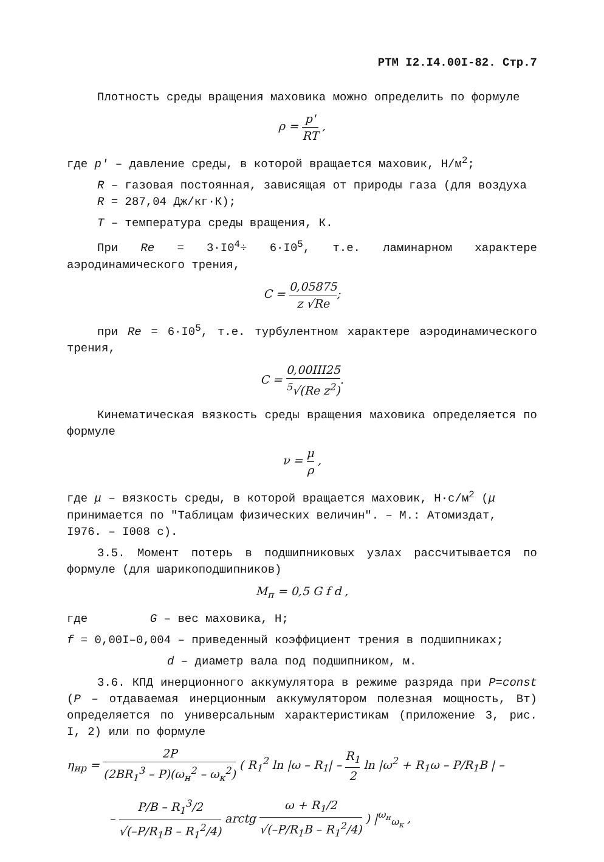РТМ I2.I4.00I-82. Стр.7
Плотность среды вращения маховика можно определить по формуле
ρ = p' RT ,
где p' – давление среды, в которой вращается маховик, Н/м<sup>2</sup>;
R – газовая постоянная, зависящая от природы газа (для воздуха R = 287,04 Дж/кг·К);
T – температура среды вращения, К.
При Re = 3·I0<sup>4</sup>÷ 6·I0<sup>5</sup>, т.е. ламинарном характере аэродинамического трения,
C = 0,05875 z √Re;
при Re = 6·I0<sup>5</sup>, т.е. турбулентном характере аэродинамического трения,
C = 0,00III25<sup>5</sup>√(Re z<sup>2</sup>).
Кинематическая вязкость среды вращения маховика определяется по формуле
ν = μ ρ ,
где μ – вязкость среды, в которой вращается маховик, Н·с/м<sup>2</sup> (μ принимается по "Таблицам физических величин". – М.: Атомиздат, I976. – I008 с).
3.5. Момент потерь в подшипниковых узлах рассчитывается по формуле (для шарикоподшипников)
M<sub>п</sub> = 0,5 G f d ,
где G – вес маховика, Н;
f = 0,00I–0,004 – приведенный коэффициент трения в подшипниках;
d – диаметр вала под подшипником, м.
3.6. КПД инерционного аккумулятора в режиме разряда при P=const (P – отдаваемая инерционным аккумулятором полезная мощность, Вт) определяется по универсальным характеристикам (приложение 3, рис. I, 2) или по формуле
η<sub>ир</sub> = 2P (2BR<sub>1</sub><sup>3</sup> – P)(ω<sub>н</sub><sup>2</sup> – ω<sub>к</sub><sup>2</sup>) ( R<sub>1</sub><sup>2</sup> ln |ω – R<sub>1</sub>| – R<sub>1</sub> 2 ln |ω<sup>2</sup> + R<sub>1</sub>ω – P/R<sub>1</sub>B | –
– P/B – R<sub>1</sub><sup>3</sup>/2 √(–P/R<sub>1</sub>B – R<sub>1</sub><sup>2</sup>/4) arctg ω + R<sub>1</sub>/2 √(–P/R<sub>1</sub>B – R<sub>1</sub><sup>2</sup>/4) ) |<sup>ω<sub>н</sub></sup><sub>ω<sub>к</sub></sub> ,